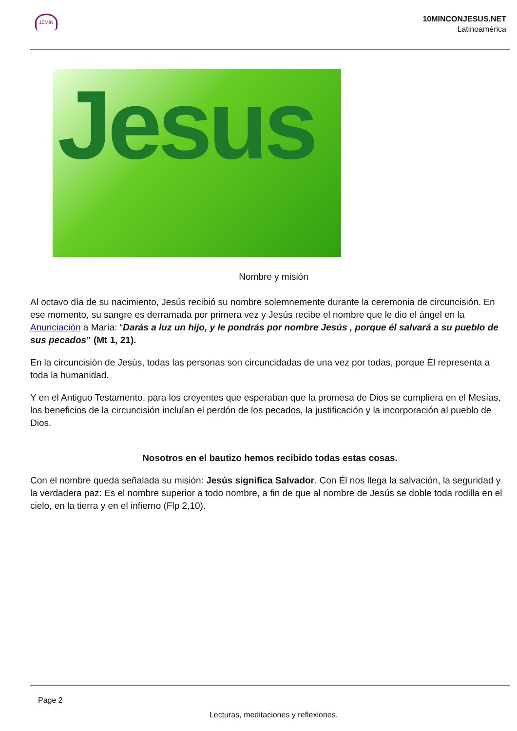10MIN
10MINCONJESUS.NET
Latinoamérica
Jesus
Nombre y misión
Al octavo día de su nacimiento, Jesús recibió su nombre solemnemente durante la ceremonia de circuncisión. En ese momento, su sangre es derramada por primera vez y Jesús recibe el nombre que le dio el ángel en la Anunciación a María: “Darás a luz un hijo, y le pondrás por nombre Jesús , porque él salvará a su pueblo de sus pecados” (Mt 1, 21).
En la circuncisión de Jesús, todas las personas son circuncidadas de una vez por todas, porque Él representa a toda la humanidad.
Y en el Antiguo Testamento, para los creyentes que esperaban que la promesa de Dios se cumpliera en el Mesías, los beneficios de la circuncisión incluían el perdón de los pecados, la justificación y la incorporación al pueblo de Dios.
Nosotros en el bautizo hemos recibido todas estas cosas.
Con el nombre queda señalada su misión: Jesús significa Salvador. Con Él nos llega la salvación, la seguridad y la verdadera paz: Es el nombre superior a todo nombre, a fin de que al nombre de Jesús se doble toda rodilla en el cielo, en la tierra y en el infierno (Flp 2,10).
Page 2
Lecturas, meditaciones y reflexiones.